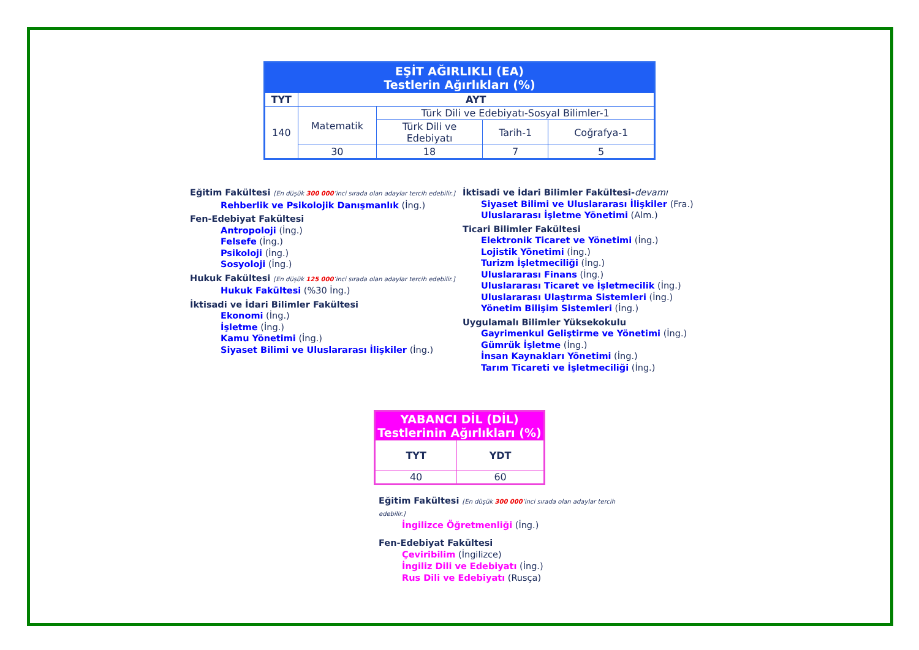| EŞİT AĞIRLIKLI (EA) Testlerin Ağırlıkları (%) | | | | |
| TYT | AYT | | | |
| 140 | Matematik | Türk Dili ve Edebiyatı-Sosyal Bilimler-1 | | |
| | | Türk Dili ve Edebiyatı | Tarih-1 | Coğrafya-1 |
| | 30 | 18 | 7 | 5 |
Eğitim Fakültesi [En düşük 300 000’inci sırada olan adaylar tercih edebilir.]
Rehberlik ve Psikolojik Danışmanlık (İng.)
Fen-Edebiyat Fakültesi
Antropoloji (İng.)
Felsefe (İng.)
Psikoloji (İng.)
Sosyoloji (İng.)
Hukuk Fakültesi [En düşük 125 000’inci sırada olan adaylar tercih edebilir.]
Hukuk Fakültesi (%30 İng.)
İktisadi ve İdari Bilimler Fakültesi
Ekonomi (İng.)
İşletme (İng.)
Kamu Yönetimi (İng.)
Siyaset Bilimi ve Uluslararası İlişkiler (İng.)
İktisadi ve İdari Bilimler Fakültesi-devamı
Siyaset Bilimi ve Uluslararası İlişkiler (Fra.)
Uluslararası İşletme Yönetimi (Alm.)
Ticari Bilimler Fakültesi
Elektronik Ticaret ve Yönetimi (İng.)
Lojistik Yönetimi (İng.)
Turizm İşletmeciliği (İng.)
Uluslararası Finans (İng.)
Uluslararası Ticaret ve İşletmecilik (İng.)
Uluslararası Ulaştırma Sistemleri (İng.)
Yönetim Bilişim Sistemleri (İng.)
Uygulamalı Bilimler Yüksekokulu
Gayrimenkul Geliştirme ve Yönetimi (İng.)
Gümrük İşletme (İng.)
İnsan Kaynakları Yönetimi (İng.)
Tarım Ticareti ve İşletmeciliği (İng.)
| YABANCI DİL (DİL) Testlerinin Ağırlıkları (%) | |
| TYT | YDT |
| 40 | 60 |
Eğitim Fakültesi [En düşük 300 000’inci sırada olan adaylar tercih edebilir.]
İngilizce Öğretmenliği (İng.)
Fen-Edebiyat Fakültesi
Çeviribilim (İngilizce)
İngiliz Dili ve Edebiyatı (İng.)
Rus Dili ve Edebiyatı (Rusça)